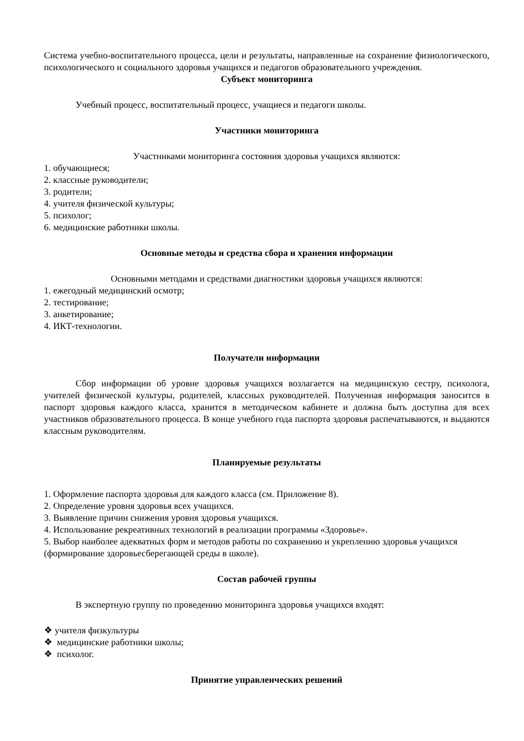Система учебно-воспитательного процесса, цели и результаты, направленные на сохранение физиологического, психологического и социального здоровья учащихся и педагогов образовательного учреждения.
Субъект мониторинга
Учебный процесс, воспитательный процесс, учащиеся и педагоги школы.
Участники мониторинга
Участниками мониторинга состояния здоровья учащихся являются:
1. обучающиеся;
2. классные руководители;
3. родители;
4. учителя физической культуры;
5. психолог;
6. медицинские работники школы.
Основные методы и средства сбора и хранения информации
Основными методами и средствами диагностики здоровья учащихся являются:
1. ежегодный медицинский осмотр;
2. тестирование;
3. анкетирование;
4. ИКТ-технологии.
Получатели информации
Сбор информации об уровне здоровья учащихся возлагается на медицинскую сестру, психолога, учителей физической культуры, родителей, классных руководителей. Полученная информация заносится в паспорт здоровья каждого класса, хранится в методическом кабинете и должна быть доступна для всех участников образовательного процесса. В конце учебного года паспорта здоровья распечатываются, и выдаются классным руководителям.
Планируемые результаты
1. Оформление паспорта здоровья для каждого класса (см. Приложение 8).
2. Определение уровня здоровья всех учащихся.
3. Выявление причин снижения уровня здоровья учащихся.
4. Использование рекреативных технологий в реализации программы «Здоровье».
5. Выбор наиболее адекватных форм и методов работы по сохранению и укреплению здоровья учащихся (формирование здоровьесберегающей среды в школе).
Состав рабочей группы
В экспертную группу по проведению мониторинга здоровья учащихся входят:
❖ учителя физкультуры
❖ медицинские работники школы;
❖ психолог.
Принятие управленческих решений